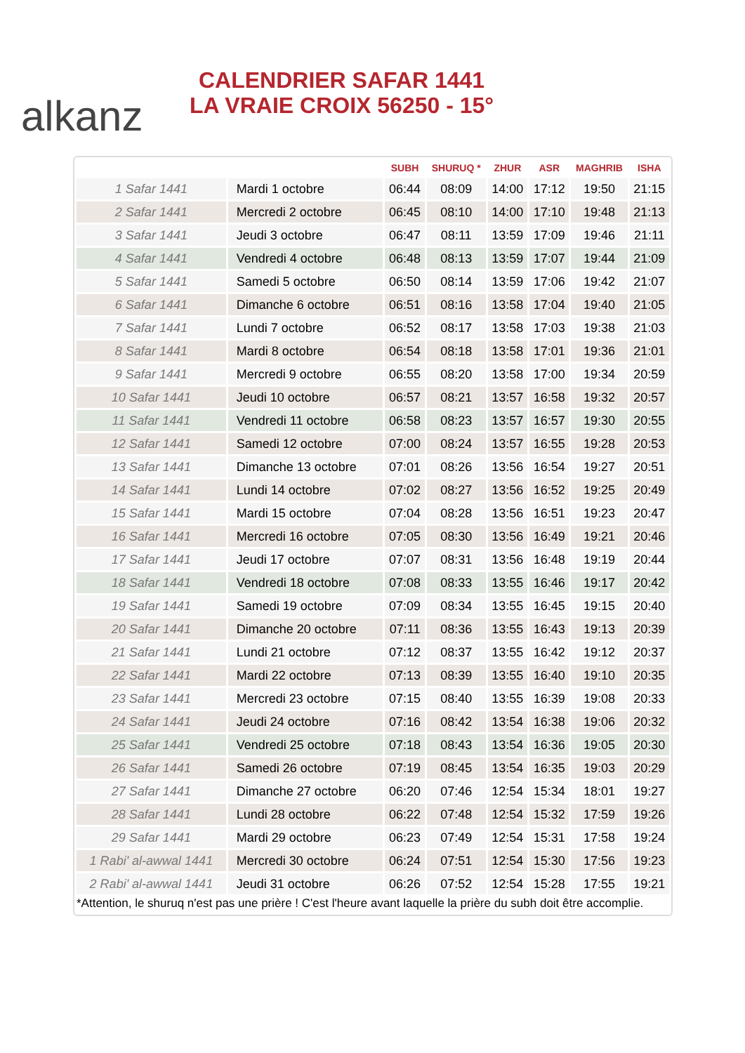alkanz
CALENDRIER SAFAR 1441
LA VRAIE CROIX 56250 - 15°
| | | SUBH | SHURUQ * | ZHUR | ASR | MAGHRIB | ISHA |
| --- | --- | --- | --- | --- | --- | --- | --- |
| 1 Safar 1441 | Mardi 1 octobre | 06:44 | 08:09 | 14:00 | 17:12 | 19:50 | 21:15 |
| 2 Safar 1441 | Mercredi 2 octobre | 06:45 | 08:10 | 14:00 | 17:10 | 19:48 | 21:13 |
| 3 Safar 1441 | Jeudi 3 octobre | 06:47 | 08:11 | 13:59 | 17:09 | 19:46 | 21:11 |
| 4 Safar 1441 | Vendredi 4 octobre | 06:48 | 08:13 | 13:59 | 17:07 | 19:44 | 21:09 |
| 5 Safar 1441 | Samedi 5 octobre | 06:50 | 08:14 | 13:59 | 17:06 | 19:42 | 21:07 |
| 6 Safar 1441 | Dimanche 6 octobre | 06:51 | 08:16 | 13:58 | 17:04 | 19:40 | 21:05 |
| 7 Safar 1441 | Lundi 7 octobre | 06:52 | 08:17 | 13:58 | 17:03 | 19:38 | 21:03 |
| 8 Safar 1441 | Mardi 8 octobre | 06:54 | 08:18 | 13:58 | 17:01 | 19:36 | 21:01 |
| 9 Safar 1441 | Mercredi 9 octobre | 06:55 | 08:20 | 13:58 | 17:00 | 19:34 | 20:59 |
| 10 Safar 1441 | Jeudi 10 octobre | 06:57 | 08:21 | 13:57 | 16:58 | 19:32 | 20:57 |
| 11 Safar 1441 | Vendredi 11 octobre | 06:58 | 08:23 | 13:57 | 16:57 | 19:30 | 20:55 |
| 12 Safar 1441 | Samedi 12 octobre | 07:00 | 08:24 | 13:57 | 16:55 | 19:28 | 20:53 |
| 13 Safar 1441 | Dimanche 13 octobre | 07:01 | 08:26 | 13:56 | 16:54 | 19:27 | 20:51 |
| 14 Safar 1441 | Lundi 14 octobre | 07:02 | 08:27 | 13:56 | 16:52 | 19:25 | 20:49 |
| 15 Safar 1441 | Mardi 15 octobre | 07:04 | 08:28 | 13:56 | 16:51 | 19:23 | 20:47 |
| 16 Safar 1441 | Mercredi 16 octobre | 07:05 | 08:30 | 13:56 | 16:49 | 19:21 | 20:46 |
| 17 Safar 1441 | Jeudi 17 octobre | 07:07 | 08:31 | 13:56 | 16:48 | 19:19 | 20:44 |
| 18 Safar 1441 | Vendredi 18 octobre | 07:08 | 08:33 | 13:55 | 16:46 | 19:17 | 20:42 |
| 19 Safar 1441 | Samedi 19 octobre | 07:09 | 08:34 | 13:55 | 16:45 | 19:15 | 20:40 |
| 20 Safar 1441 | Dimanche 20 octobre | 07:11 | 08:36 | 13:55 | 16:43 | 19:13 | 20:39 |
| 21 Safar 1441 | Lundi 21 octobre | 07:12 | 08:37 | 13:55 | 16:42 | 19:12 | 20:37 |
| 22 Safar 1441 | Mardi 22 octobre | 07:13 | 08:39 | 13:55 | 16:40 | 19:10 | 20:35 |
| 23 Safar 1441 | Mercredi 23 octobre | 07:15 | 08:40 | 13:55 | 16:39 | 19:08 | 20:33 |
| 24 Safar 1441 | Jeudi 24 octobre | 07:16 | 08:42 | 13:54 | 16:38 | 19:06 | 20:32 |
| 25 Safar 1441 | Vendredi 25 octobre | 07:18 | 08:43 | 13:54 | 16:36 | 19:05 | 20:30 |
| 26 Safar 1441 | Samedi 26 octobre | 07:19 | 08:45 | 13:54 | 16:35 | 19:03 | 20:29 |
| 27 Safar 1441 | Dimanche 27 octobre | 06:20 | 07:46 | 12:54 | 15:34 | 18:01 | 19:27 |
| 28 Safar 1441 | Lundi 28 octobre | 06:22 | 07:48 | 12:54 | 15:32 | 17:59 | 19:26 |
| 29 Safar 1441 | Mardi 29 octobre | 06:23 | 07:49 | 12:54 | 15:31 | 17:58 | 19:24 |
| 1 Rabi' al-awwal 1441 | Mercredi 30 octobre | 06:24 | 07:51 | 12:54 | 15:30 | 17:56 | 19:23 |
| 2 Rabi' al-awwal 1441 | Jeudi 31 octobre | 06:26 | 07:52 | 12:54 | 15:28 | 17:55 | 19:21 |
*Attention, le shuruq n'est pas une prière ! C'est l'heure avant laquelle la prière du subh doit être accomplie.